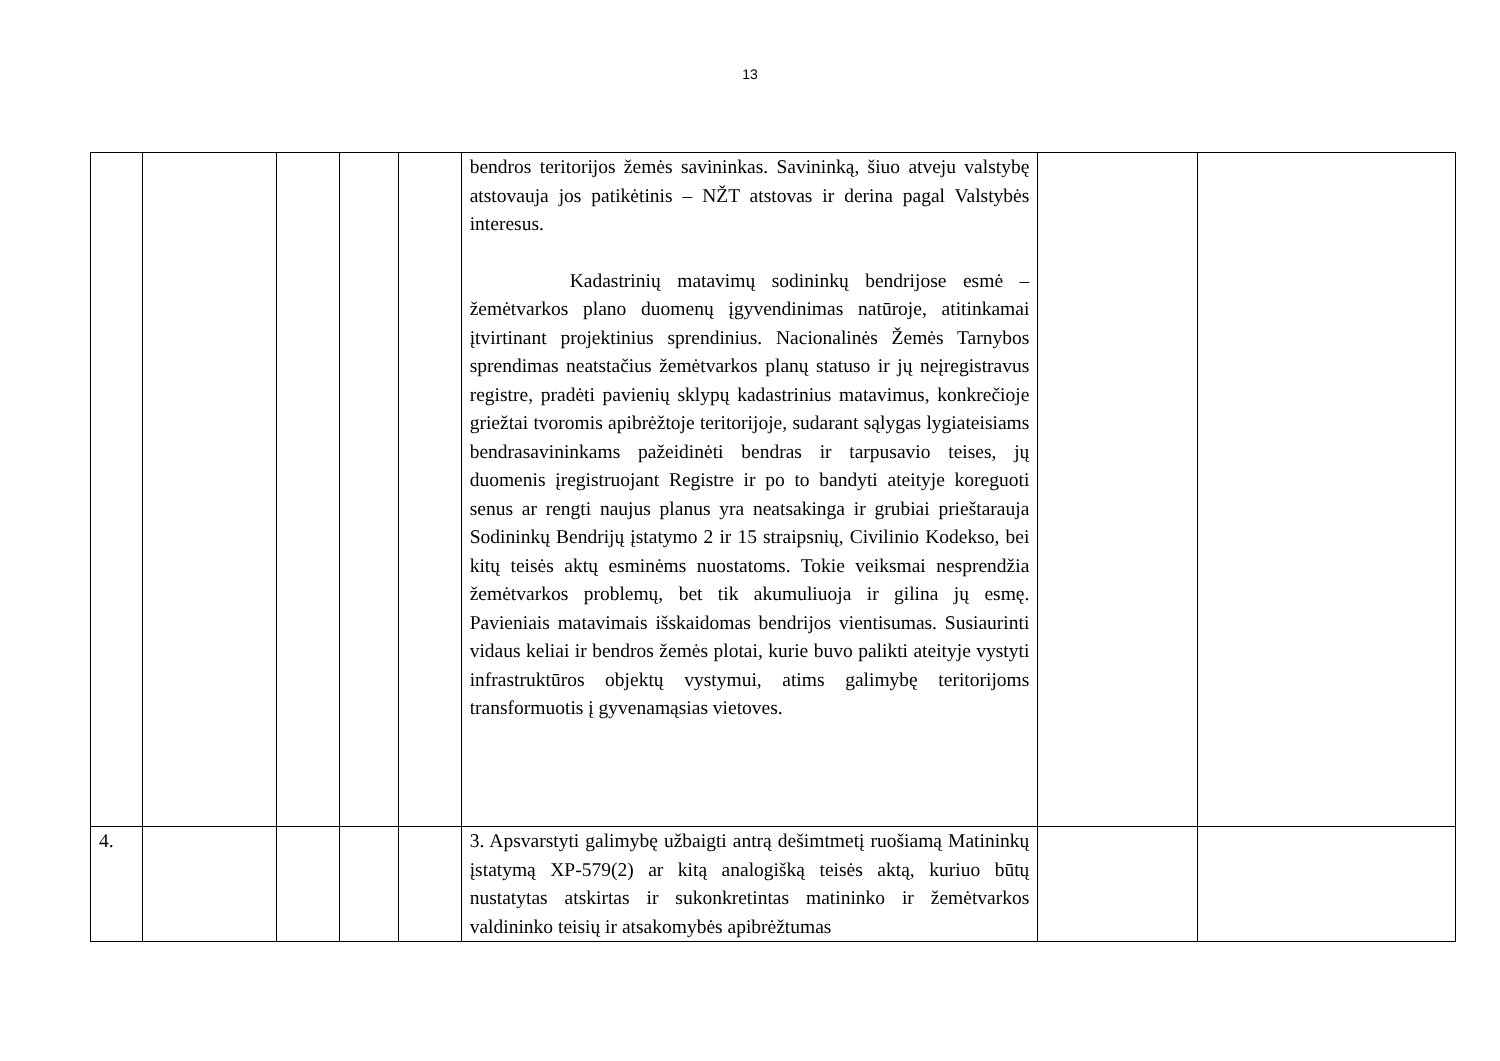13
| | | | | | bendros teritorijos žemės savininkas. Savininką, šiuo atveju valstybę atstovauja jos patikėtinis – NŽT atstovas ir derina pagal Valstybės interesus. Kadastrinių matavimų sodininkų bendrijose esmė – žemėtvarkos plano duomenų įgyvendinimas natūroje, atitinkamai įtvirtinant projektinius sprendinius. Nacionalinės Žemės Tarnybos sprendimas neatstačius žemėtvarkos planų statuso ir jų neįregistravus registre, pradėti pavienių sklypų kadastrinius matavimus, konkrečioje griežtai tvoromis apibrėžtoje teritorijoje, sudarant sąlygas lygiateisiams bendrasavininkams pažeidinėti bendras ir tarpusavio teises, jų duomenis įregistruojant Registre ir po to bandyti ateityje koreguoti senus ar rengti naujus planus yra neatsakinga ir grubiai prieštarauja Sodininkų Bendrijų įstatymo 2 ir 15 straipsnių, Civilinio Kodekso, bei kitų teisės aktų esminėms nuostatoms. Tokie veiksmai nesprendžia žemėtvarkos problemų, bet tik akumuliuoja ir gilina jų esmę. Pavieniais matavimais išskaidomas bendrijos vientisumas. Susiaurinti vidaus keliai ir bendros žemės plotai, kurie buvo palikti ateityje vystyti infrastruktūros objektų vystymui, atims galimybę teritorijoms transformuotis į gyvenamąsias vietoves. | | |
| 4. | | | | | 3. Apsvarstyti galimybę užbaigti antrą dešimtmetį ruošiamą Matininkų įstatymą XP-579(2) ar kitą analogišką teisės aktą, kuriuo būtų nustatytas atskirtas ir sukonkretintas matininko ir žemėtvarkos valdininko teisių ir atsakomybės apibrėžtumas | | |